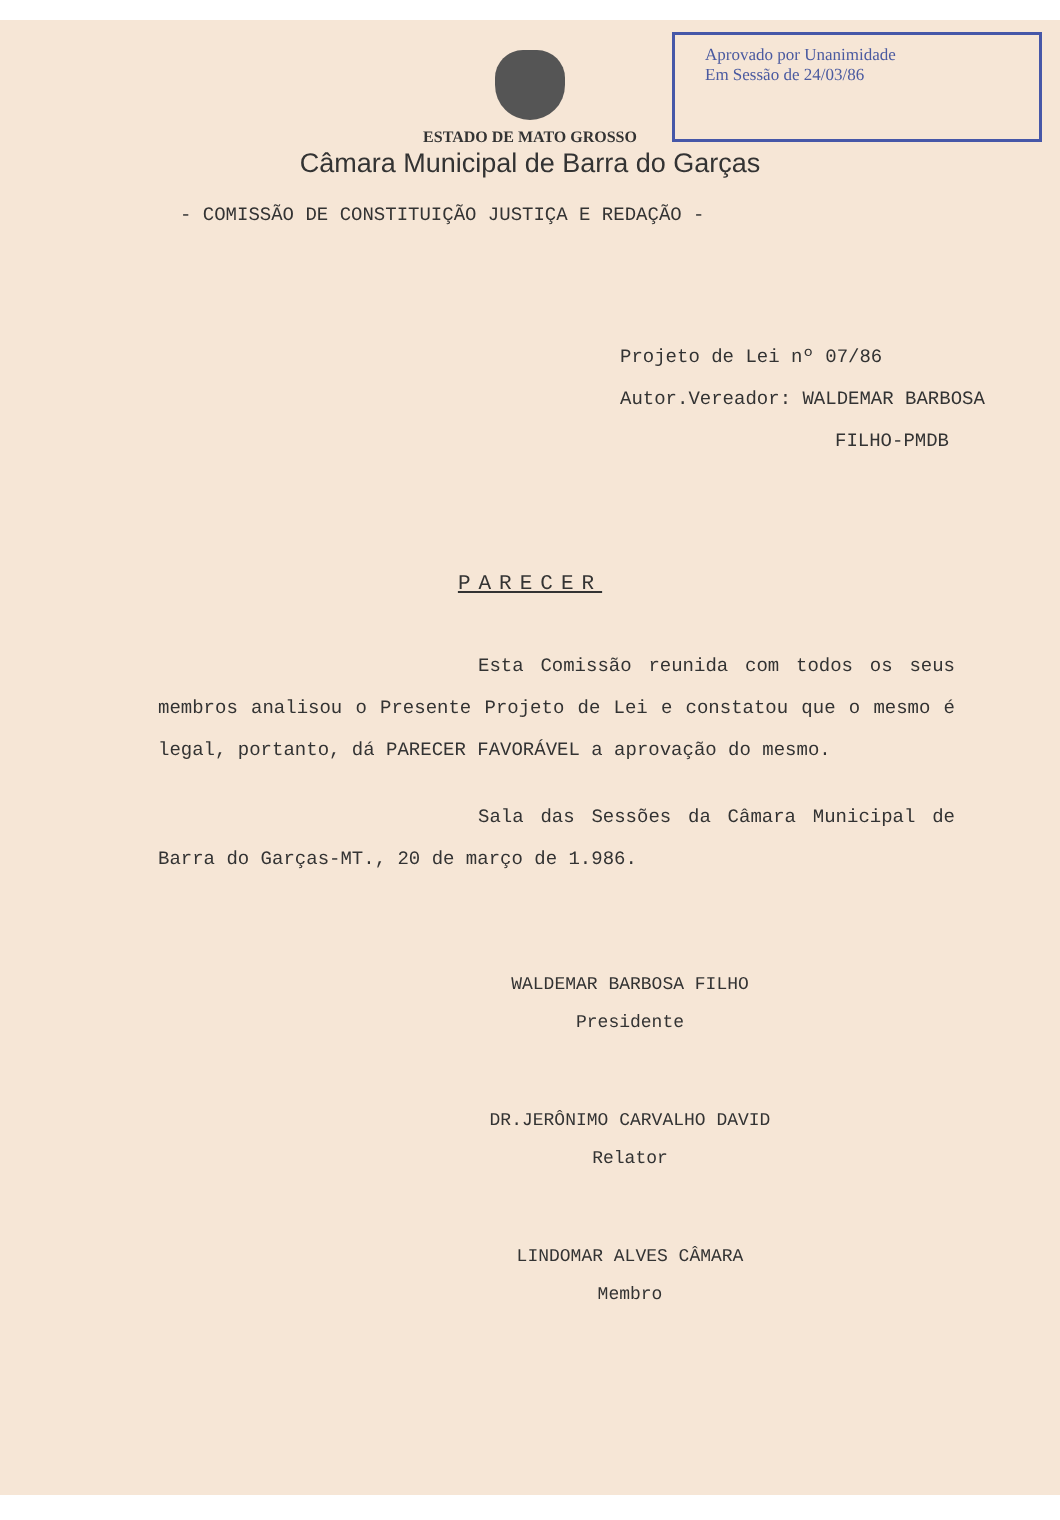Aprovado por Unanimidade
Em Sessão de 24/03/86
ESTADO DE MATO GROSSO
Câmara Municipal de Barra do Garças
- COMISSÃO DE CONSTITUIÇÃO JUSTIÇA E REDAÇÃO -
Projeto de Lei nº 07/86
Autor.Vereador: WALDEMAR BARBOSA
FILHO-PMDB
PARECER
Esta Comissão reunida com todos os seus membros analisou o Presente Projeto de Lei e constatou que o mesmo é legal, portanto, dá PARECER FAVORÁVEL a aprovação do mesmo.
Sala das Sessões da Câmara Municipal de Barra do Garças-MT., 20 de março de 1.986.
WALDEMAR BARBOSA FILHO
Presidente
DR.JERÔNIMO CARVALHO DAVID
Relator
LINDOMAR ALVES CÂMARA
Membro